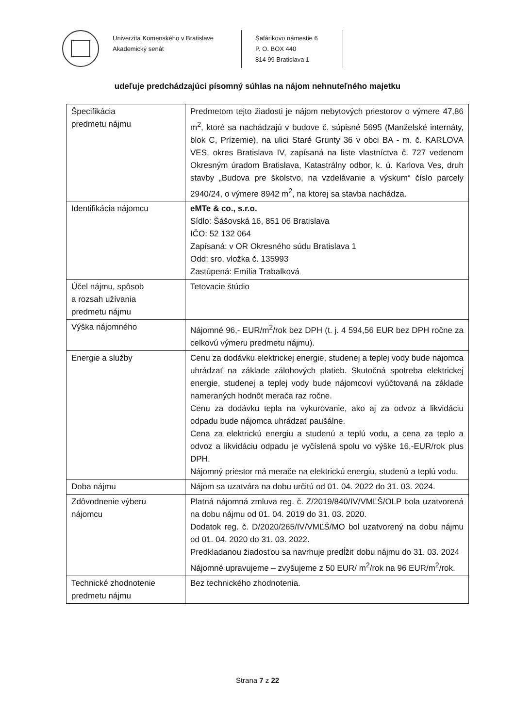Univerzita Komenského v Bratislave
Akademický senát
Šafárikovo námestie 6
P. O. BOX 440
814 99 Bratislava 1
udeľuje predchádzajúci písomný súhlas na nájom nehnuteľného majetku
| Špecifikácia predmetu nájmu | Predmetom tejto žiadosti je nájom nebytových priestorov o výmere 47,86 m<sup>2</sup>, ktoré sa nachádzajú v budove č. súpisné 5695 (Manželské internáty, blok C, Prízemie), na ulici Staré Grunty 36 v obci BA - m. č. KARLOVA VES, okres Bratislava IV, zapísaná na liste vlastníctva č. 727 vedenom Okresným úradom Bratislava, Katastrálny odbor, k. ú. Karlova Ves, druh stavby „Budova pre školstvo, na vzdelávanie a výskum“ číslo parcely 2940/24, o výmere 8942 m<sup>2</sup>, na ktorej sa stavba nachádza. |
| Identifikácia nájomcu | eMTe & co., s.r.o. Sídlo: Šášovská 16, 851 06 Bratislava IČO: 52 132 064 Zapísaná: v OR Okresného súdu Bratislava 1 Odd: sro, vložka č. 135993 Zastúpená: Emília Trabalková |
| Účel nájmu, spôsob a rozsah užívania predmetu nájmu | Tetovacie štúdio |
| Výška nájomného | Nájomné 96,- EUR/m<sup>2</sup>/rok bez DPH (t. j. 4 594,56 EUR bez DPH ročne za celkovú výmeru predmetu nájmu). |
| Energie a služby | Cenu za dodávku elektrickej energie, studenej a teplej vody bude nájomca uhrádzať na základe zálohových platieb. Skutočná spotreba elektrickej energie, studenej a teplej vody bude nájomcovi vyúčtovaná na základe nameraných hodnôt merača raz ročne. Cenu za dodávku tepla na vykurovanie, ako aj za odvoz a likvidáciu odpadu bude nájomca uhrádzať paušálne. Cena za elektrickú energiu a studenú a teplú vodu, a cena za teplo a odvoz a likvidáciu odpadu je vyčíslená spolu vo výške 16,-EUR/rok plus DPH. Nájomný priestor má merače na elektrickú energiu, studenú a teplú vodu. |
| Doba nájmu | Nájom sa uzatvára na dobu určitú od 01. 04. 2022 do 31. 03. 2024. |
| Zdôvodnenie výberu nájomcu | Platná nájomná zmluva reg. č. Z/2019/840/IV/VMĽŠ/OLP bola uzatvorená na dobu nájmu od 01. 04. 2019 do 31. 03. 2020. Dodatok reg. č. D/2020/265/IV/VMĽŠ/MO bol uzatvorený na dobu nájmu od 01. 04. 2020 do 31. 03. 2022. Predkladanou žiadosťou sa navrhuje predĺžiť dobu nájmu do 31. 03. 2024 Nájomné upravujeme – zvyšujeme z 50 EUR/ m<sup>2</sup>/rok na 96 EUR/m<sup>2</sup>/rok. |
| Technické zhodnotenie predmetu nájmu | Bez technického zhodnotenia. |
Strana 7 z 22